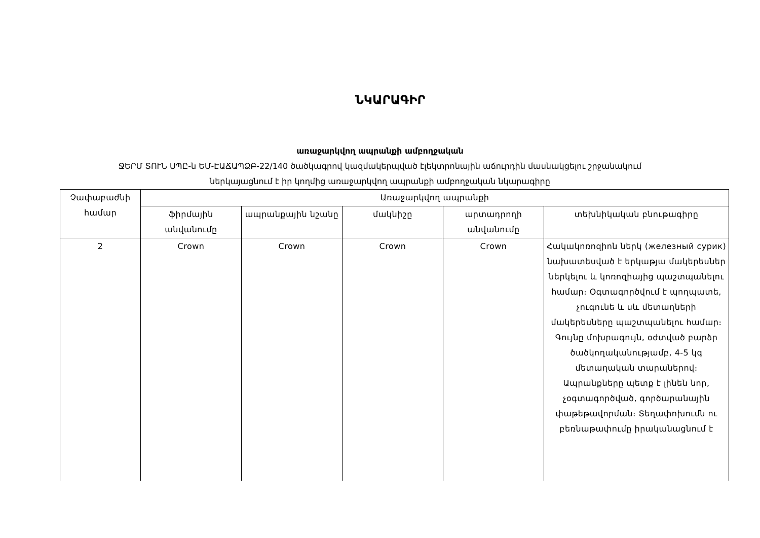ՆԿԱՐԱԳԻՐ
առաջարկվող ապրանքի ամբողջական
ՋԵՐՄ ՏՈՒՆ ՍՊԸ-ն ԵՄ-ԷԱՃԱՊՁԲ-22/140 ծածկագրով կազմակերպված էլեկտրոնային աճուրդին մասնակցելու շրջանակում
ներկայացնում է իր կողմից առաջարկվող ապրանքի ամբողջական նկարագիրը
| Չափաբաժնի համար | Առաջարկվող ապրանքի | | | | |
| --- | --- | --- | --- | --- | --- |
| | ֆիրմային անվանումը | ապրանքային նշանը | մակնիշը | արտադրողի անվանումը | տեխնիկական բնութագիրը |
| 2 | Crown | Crown | Crown | Crown | Հակակոռոզիոն ներկ (железный сурик) նախատեսված է երկաթյա մակերեսներ ներկելու և կոռոզիայից պաշտպանելու համար։ Օգտագործվում է պողպատե, չուգունե և սև մետաղների մակերեսները պաշտպանելու համար։ Գույնը մոխրագույն, օժտված բարձր ծածկողականությամբ, 4-5 կգ մետաղական տարաներով։ Ապրանքները պետք է լինեն նոր, չօգտագործված, գործարանային փաթեթավորման։ Տեղափոխումն ու բեռնաթափումը իրականացնում է |